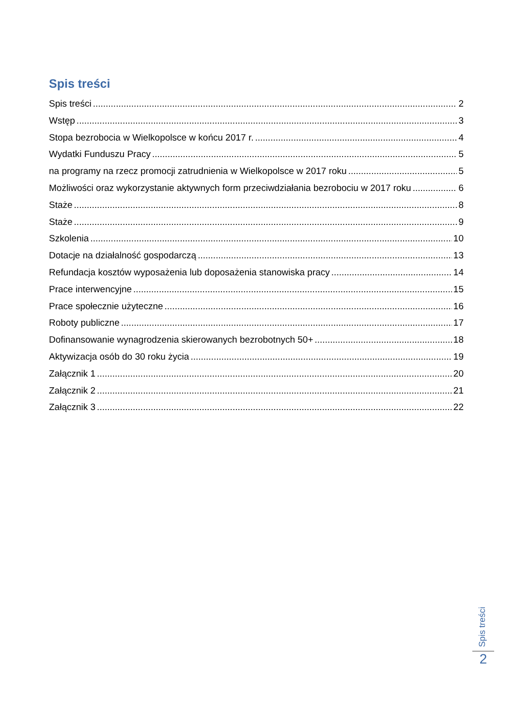Spis treści
Spis treści 2
Wstęp 3
Stopa bezrobocia w Wielkopolsce w końcu 2017 r. 4
Wydatki Funduszu Pracy 5
na programy na rzecz promocji zatrudnienia w Wielkopolsce w 2017 roku 5
Możliwości oraz wykorzystanie aktywnych form przeciwdziałania bezrobociu w 2017 roku 6
Staże 8
Staże 9
Szkolenia 10
Dotacje na działalność gospodarczą 13
Refundacja kosztów wyposażenia lub doposażenia stanowiska pracy 14
Prace interwencyjne 15
Prace społecznie użyteczne 16
Roboty publiczne 17
Dofinansowanie wynagrodzenia skierowanych bezrobotnych 50+ 18
Aktywizacja osób do 30 roku życia 19
Załącznik 1 20
Załącznik 2 21
Załącznik 3 22
Spis treści
2